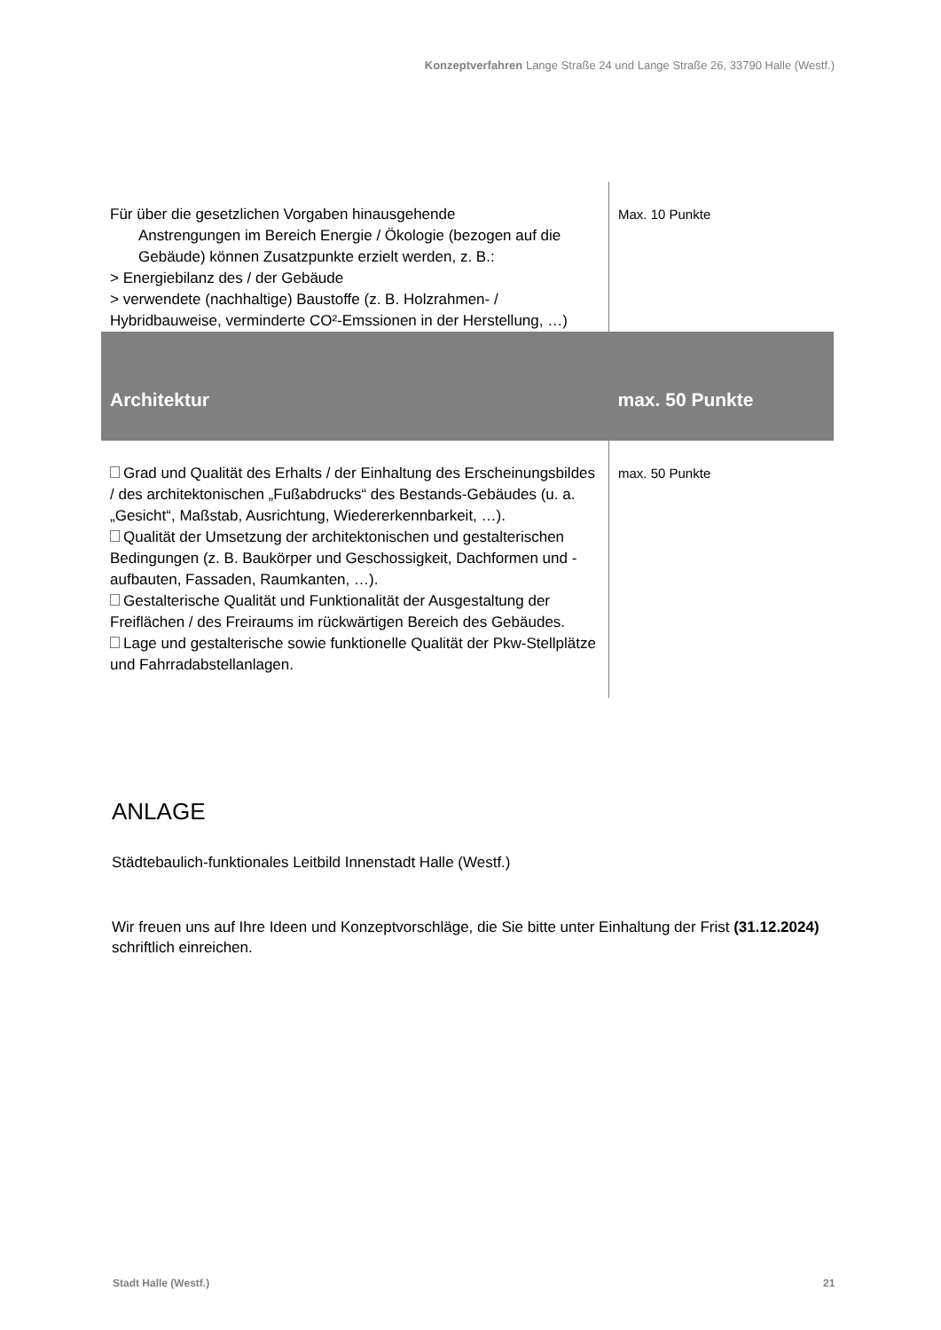Konzeptverfahren Lange Straße 24 und Lange Straße 26, 33790 Halle (Westf.)
| Für über die gesetzlichen Vorgaben hinausgehende Anstrengungen im Bereich Energie / Ökologie (bezogen auf die Gebäude) können Zusatzpunkte erzielt werden, z. B.: > Energiebilanz des / der Gebäude > verwendete (nachhaltige) Baustoffe (z. B. Holzrahmen- / Hybridbauweise, verminderte CO²-Emssionen in der Herstellung, …) | Max. 10 Punkte |
| Architektur | max. 50 Punkte |
| Grad und Qualität des Erhalts / der Einhaltung des Erscheinungsbildes / des architektonischen „Fußabdrucks“ des Bestands-Gebäudes (u. a. „Gesicht“, Maßstab, Ausrichtung, Wiedererkennbarkeit, …). Qualität der Umsetzung der architektonischen und gestalterischen Bedingungen (z. B. Baukörper und Geschossigkeit, Dachformen und -aufbauten, Fassaden, Raumkanten, …). Gestalterische Qualität und Funktionalität der Ausgestaltung der Freiflächen / des Freiraums im rückwärtigen Bereich des Gebäudes. Lage und gestalterische sowie funktionelle Qualität der Pkw-Stellplätze und Fahrradabstellanlagen. | max. 50 Punkte |
ANLAGE
Städtebaulich-funktionales Leitbild Innenstadt Halle (Westf.)
Wir freuen uns auf Ihre Ideen und Konzeptvorschläge, die Sie bitte unter Einhaltung der Frist (31.12.2024) schriftlich einreichen.
Stadt Halle (Westf.) 21